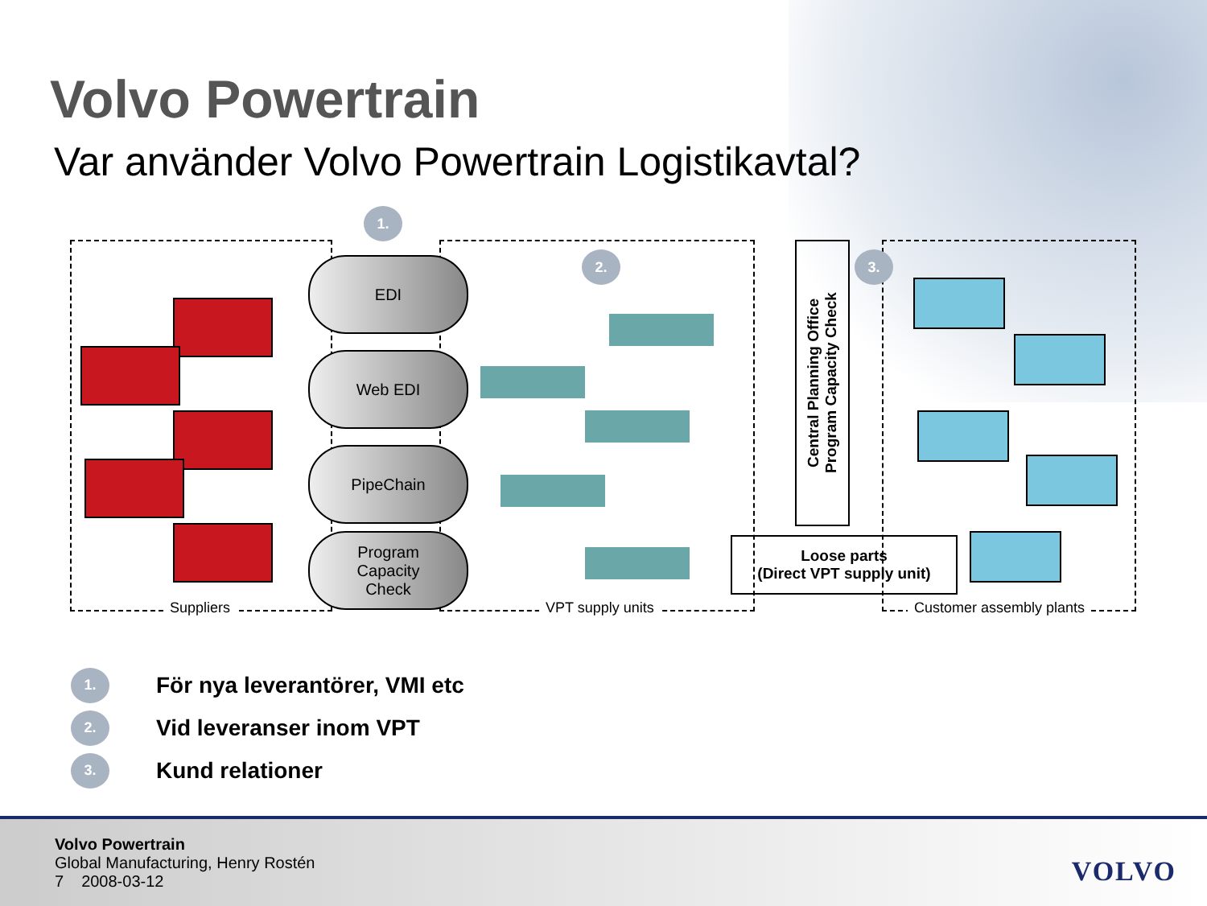Volvo Powertrain
Var använder Volvo Powertrain Logistikavtal?
1.
2. 3.
EDI
Web EDI
PipeChain
Program
Capacity
Check
Central Planning Office
Program Capacity Check
Loose parts
(Direct VPT supply unit)
Suppliers VPT supply units Customer assembly plants
1. För nya leverantörer, VMI etc
2. Vid leveranser inom VPT
3. Kund relationer
Volvo Powertrain
Global Manufacturing, Henry Rostén
7 2008-03-12
VOLVO